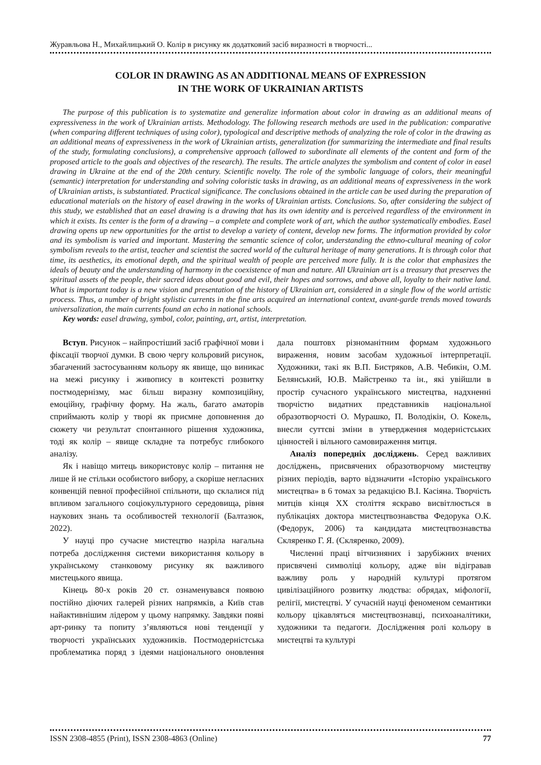Журавльова Н., Михайлицький О. Колір в рисунку як додатковий засіб виразності в творчості...
COLOR IN DRAWING AS AN ADDITIONAL MEANS OF EXPRESSION
IN THE WORK OF UKRAINIAN ARTISTS
The purpose of this publication is to systematize and generalize information about color in drawing as an additional means of expressiveness in the work of Ukrainian artists. Methodology. The following research methods are used in the publication: comparative (when comparing different techniques of using color), typological and descriptive methods of analyzing the role of color in the drawing as an additional means of expressiveness in the work of Ukrainian artists, generalization (for summarizing the intermediate and final results of the study, formulating conclusions), a comprehensive approach (allowed to subordinate all elements of the content and form of the proposed article to the goals and objectives of the research). The results. The article analyzes the symbolism and content of color in easel drawing in Ukraine at the end of the 20th century. Scientific novelty. The role of the symbolic language of colors, their meaningful (semantic) interpretation for understanding and solving coloristic tasks in drawing, as an additional means of expressiveness in the work of Ukrainian artists, is substantiated. Practical significance. The conclusions obtained in the article can be used during the preparation of educational materials on the history of easel drawing in the works of Ukrainian artists. Conclusions. So, after considering the subject of this study, we established that an easel drawing is a drawing that has its own identity and is perceived regardless of the environment in which it exists. Its center is the form of a drawing – a complete and complete work of art, which the author systematically embodies. Easel drawing opens up new opportunities for the artist to develop a variety of content, develop new forms. The information provided by color and its symbolism is varied and important. Mastering the semantic science of color, understanding the ethno-cultural meaning of color symbolism reveals to the artist, teacher and scientist the sacred world of the cultural heritage of many generations. It is through color that time, its aesthetics, its emotional depth, and the spiritual wealth of people are perceived more fully. It is the color that emphasizes the ideals of beauty and the understanding of harmony in the coexistence of man and nature. All Ukrainian art is a treasury that preserves the spiritual assets of the people, their sacred ideas about good and evil, their hopes and sorrows, and above all, loyalty to their native land. What is important today is a new vision and presentation of the history of Ukrainian art, considered in a single flow of the world artistic process. Thus, a number of bright stylistic currents in the fine arts acquired an international context, avant-garde trends moved towards universalization, the main currents found an echo in national schools.
Key words: easel drawing, symbol, color, painting, art, artist, interpretation.
Вступ. Рисунок – найпростіший засіб графічної мови і фіксації творчої думки. В свою чергу кольровий рисунок, збагачений застосуванням кольору як явище, що виникає на межі рисунку і живопису в контексті розвитку постмодернізму, має більш виразну композиційну, емоційну, графічну форму. На жаль, багато аматорів сприймають колір у творі як приємне доповнення до сюжету чи результат спонтанного рішення художника, тоді як колір – явище складне та потребує глибокого аналізу.
Як і навіщо митець використовує колір – питання не лише й не стільки особистого вибору, а скоріше негласних конвенцій певної професійної спільноти, що склалися під впливом загального соціокультурного середовища, рівня наукових знань та особливостей технології (Балтазюк, 2022).
У науці про сучасне мистецтво назріла нагальна потреба дослідження системи використання кольору в українському станковому рисунку як важливого мистецького явища.
Кінець 80-х років 20 ст. ознаменувався появою постійно діючих галерей різних напрямків, а Київ став найактивнішим лідером у цьому напрямку. Завдяки появі арт-ринку та попиту з’являються нові тенденції у творчості українських художників. Постмодерністська проблематика поряд з ідеями національного оновлення дала поштовх різноманітним формам художнього вираження, новим засобам художньої інтерпретації. Художники, такі як В.П. Бистряков, А.В. Чебикін, О.М. Белянський, Ю.В. Майстренко та ін., які увійшли в простір сучасного українського мистецтва, надхненні творчістю видатних представників національної образотворчості О. Мурашко, П. Володікін, О. Кокель, внесли суттєві зміни в утвердження модерністських цінностей і вільного самовираження митця.
Аналіз попередніх досліджень. Серед важливих досліджень, присвячених образотворчому мистецтву різних періодів, варто відзначити «Історію українського мистецтва» в 6 томах за редакцією В.І. Касіяна. Творчість митців кінця XX століття яскраво висвітлюється в публікаціях доктора мистецтвознавства Федорука О.К. (Федорук, 2006) та кандидата мистецтвознавства Скляренко Г. Я. (Скляренко, 2009).
Численні праці вітчизняних і зарубіжних вчених присвячені символіці кольору, адже він відігравав важливу роль у народній культурі протягом цивілізаційного розвитку людства: обрядах, міфології, релігії, мистецтві. У сучасній науці феноменом семантики кольору цікавляться мистецтвознавці, психоаналітики, художники та педагоги. Дослідження ролі кольору в мистецтві та культурі
ISSN 2308-4855 (Print), ISSN 2308-4863 (Online) 77